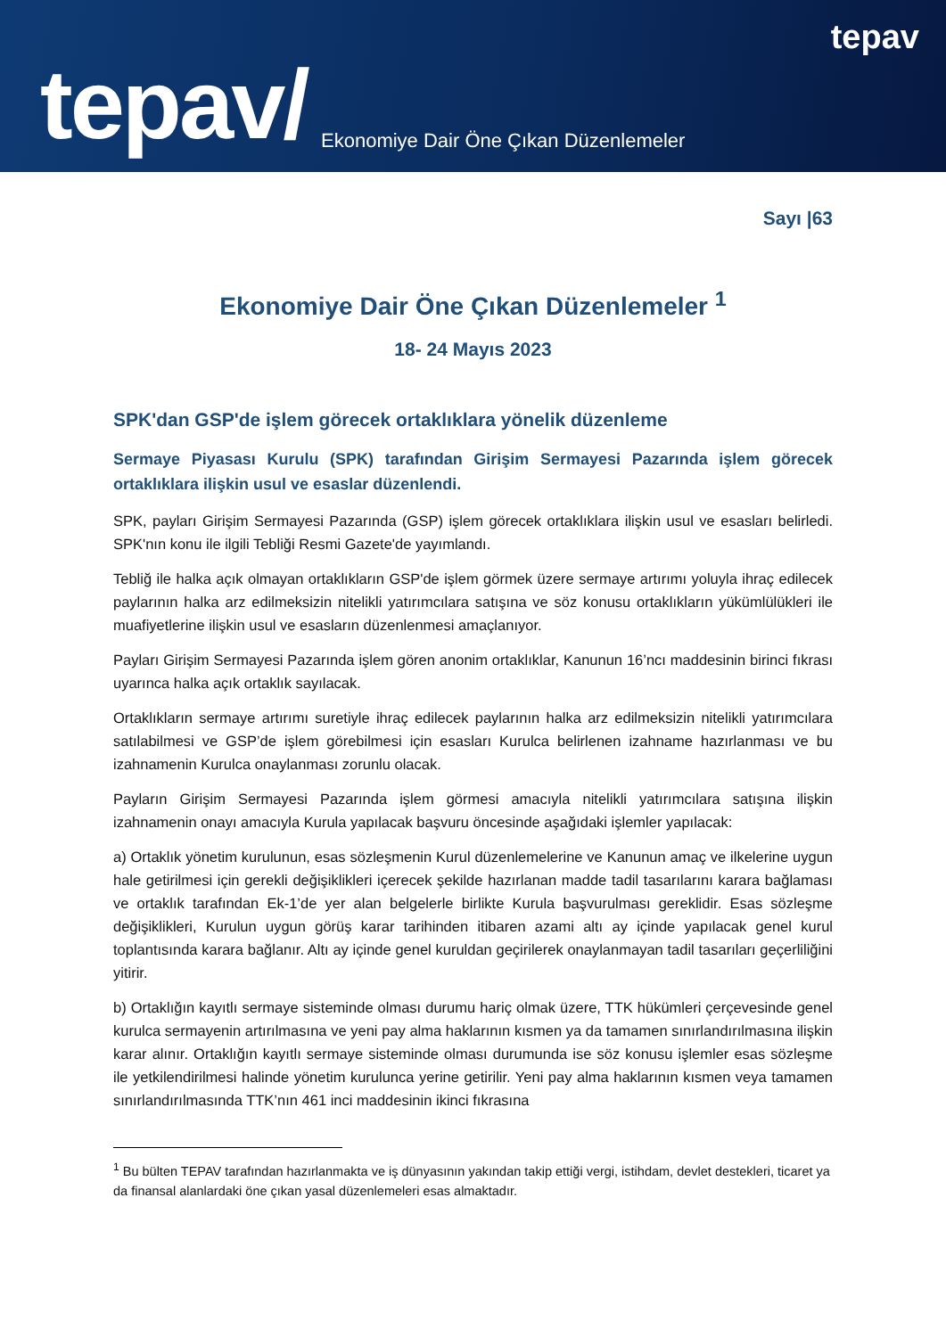tepav
tepav/
Ekonomiye Dair Öne Çıkan Düzenlemeler
Sayı |63
Ekonomiye Dair Öne Çıkan Düzenlemeler <sup>1</sup>
18- 24 Mayıs 2023
SPK'dan GSP'de işlem görecek ortaklıklara yönelik düzenleme
Sermaye Piyasası Kurulu (SPK) tarafından Girişim Sermayesi Pazarında işlem görecek ortaklıklara ilişkin usul ve esaslar düzenlendi.
SPK, payları Girişim Sermayesi Pazarında (GSP) işlem görecek ortaklıklara ilişkin usul ve esasları belirledi. SPK'nın konu ile ilgili Tebliği Resmi Gazete'de yayımlandı.
Tebliğ ile halka açık olmayan ortaklıkların GSP'de işlem görmek üzere sermaye artırımı yoluyla ihraç edilecek paylarının halka arz edilmeksizin nitelikli yatırımcılara satışına ve söz konusu ortaklıkların yükümlülükleri ile muafiyetlerine ilişkin usul ve esasların düzenlenmesi amaçlanıyor.
Payları Girişim Sermayesi Pazarında işlem gören anonim ortaklıklar, Kanunun 16’ncı maddesinin birinci fıkrası uyarınca halka açık ortaklık sayılacak.
Ortaklıkların sermaye artırımı suretiyle ihraç edilecek paylarının halka arz edilmeksizin nitelikli yatırımcılara satılabilmesi ve GSP’de işlem görebilmesi için esasları Kurulca belirlenen izahname hazırlanması ve bu izahnamenin Kurulca onaylanması zorunlu olacak.
Payların Girişim Sermayesi Pazarında işlem görmesi amacıyla nitelikli yatırımcılara satışına ilişkin izahnamenin onayı amacıyla Kurula yapılacak başvuru öncesinde aşağıdaki işlemler yapılacak:
a) Ortaklık yönetim kurulunun, esas sözleşmenin Kurul düzenlemelerine ve Kanunun amaç ve ilkelerine uygun hale getirilmesi için gerekli değişiklikleri içerecek şekilde hazırlanan madde tadil tasarılarını karara bağlaması ve ortaklık tarafından Ek-1’de yer alan belgelerle birlikte Kurula başvurulması gereklidir. Esas sözleşme değişiklikleri, Kurulun uygun görüş karar tarihinden itibaren azami altı ay içinde yapılacak genel kurul toplantısında karara bağlanır. Altı ay içinde genel kuruldan geçirilerek onaylanmayan tadil tasarıları geçerliliğini yitirir.
b) Ortaklığın kayıtlı sermaye sisteminde olması durumu hariç olmak üzere, TTK hükümleri çerçevesinde genel kurulca sermayenin artırılmasına ve yeni pay alma haklarının kısmen ya da tamamen sınırlandırılmasına ilişkin karar alınır. Ortaklığın kayıtlı sermaye sisteminde olması durumunda ise söz konusu işlemler esas sözleşme ile yetkilendirilmesi halinde yönetim kurulunca yerine getirilir. Yeni pay alma haklarının kısmen veya tamamen sınırlandırılmasında TTK’nın 461 inci maddesinin ikinci fıkrasına
<sup>1</sup> Bu bülten TEPAV tarafından hazırlanmakta ve iş dünyasının yakından takip ettiği vergi, istihdam, devlet destekleri, ticaret ya da finansal alanlardaki öne çıkan yasal düzenlemeleri esas almaktadır.